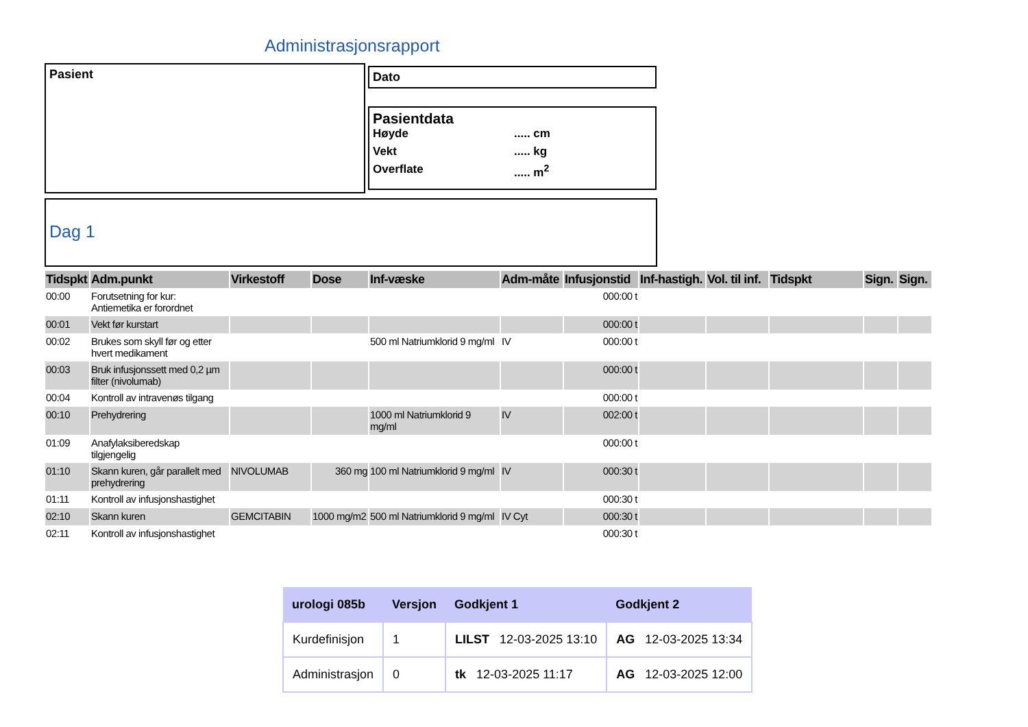Administrasjonsrapport
Pasient Dato
Pasientdata
Høyde..... cm
Vekt..... kg
Overflate..... m<sup>2</sup>
Dag 1
| Tidspkt | Adm.punkt | Virkestoff | Dose | Inf-væske | Adm-måte | Infusjonstid | Inf-hastigh. | Vol. til inf. | Tidspkt | Sign. | Sign. |
| --- | --- | --- | --- | --- | --- | --- | --- | --- | --- | --- | --- |
| 00:00 | Forutsetning for kur: Antiemetika er forordnet | | | | | 000:00 t | | | | | |
| 00:01 | Vekt før kurstart | | | | | 000:00 t | | | | | |
| 00:02 | Brukes som skyll før og etter hvert medikament | | | 500 ml Natriumklorid 9 mg/ml | IV | 000:00 t | | | | | |
| 00:03 | Bruk infusjonssett med 0,2 µm filter (nivolumab) | | | | | 000:00 t | | | | | |
| 00:04 | Kontroll av intravenøs tilgang | | | | | 000:00 t | | | | | |
| 00:10 | Prehydrering | | | 1000 ml Natriumklorid 9 mg/ml | IV | 002:00 t | | | | | |
| 01:09 | Anafylaksiberedskap tilgjengelig | | | | | 000:00 t | | | | | |
| 01:10 | Skann kuren, går parallelt med prehydrering | NIVOLUMAB | 360 mg | 100 ml Natriumklorid 9 mg/ml | IV | 000:30 t | | | | | |
| 01:11 | Kontroll av infusjonshastighet | | | | | 000:30 t | | | | | |
| 02:10 | Skann kuren | GEMCITABIN | 1000 mg/m2 | 500 ml Natriumklorid 9 mg/ml | IV Cyt | 000:30 t | | | | | |
| 02:11 | Kontroll av infusjonshastighet | | | | | 000:30 t | | | | | |
| urologi 085b | Versjon | Godkjent 1 | Godkjent 2 |
| --- | --- | --- | --- |
| Kurdefinisjon | 1 | LILST 12-03-2025 13:10 | AG 12-03-2025 13:34 |
| Administrasjon | 0 | tk 12-03-2025 11:17 | AG 12-03-2025 12:00 |